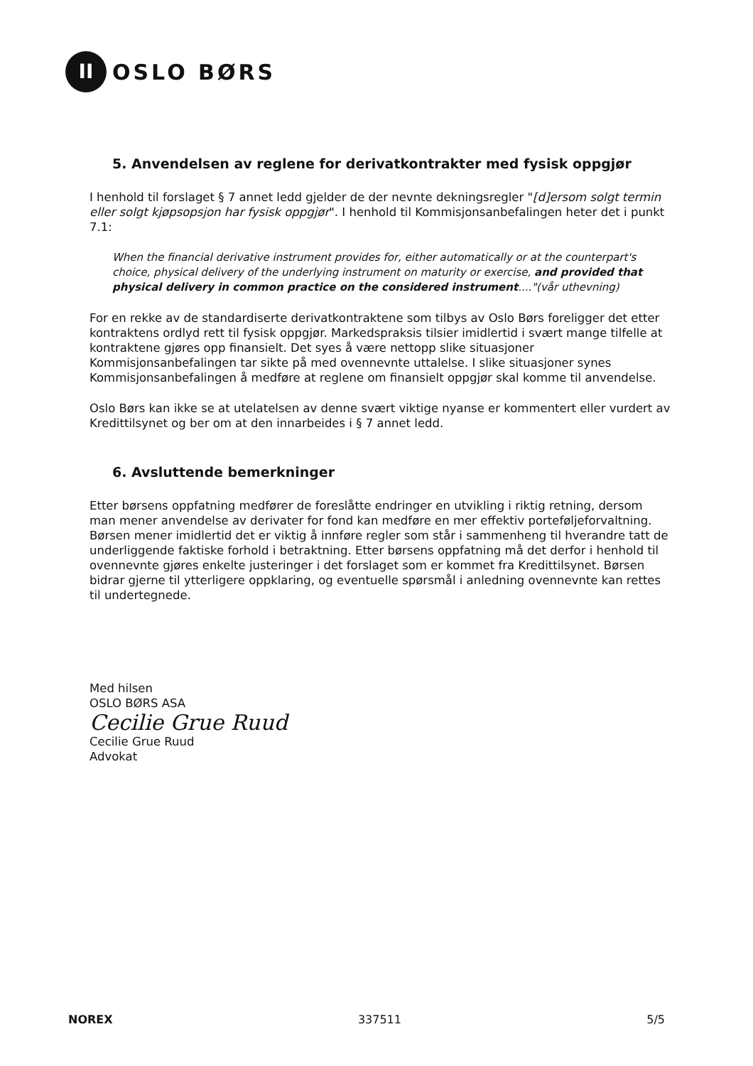II
OSLO BØRS
5. Anvendelsen av reglene for derivatkontrakter med fysisk oppgjør
I henhold til forslaget § 7 annet ledd gjelder de der nevnte dekningsregler "[d]ersom solgt termin eller solgt kjøpsopsjon har fysisk oppgjør". I henhold til Kommisjonsanbefalingen heter det i punkt 7.1:
When the financial derivative instrument provides for, either automatically or at the counterpart's choice, physical delivery of the underlying instrument on maturity or exercise, and provided that physical delivery in common practice on the considered instrument...."(vår uthevning)
For en rekke av de standardiserte derivatkontraktene som tilbys av Oslo Børs foreligger det etter kontraktens ordlyd rett til fysisk oppgjør. Markedspraksis tilsier imidlertid i svært mange tilfelle at kontraktene gjøres opp finansielt. Det syes å være nettopp slike situasjoner Kommisjonsanbefalingen tar sikte på med ovennevnte uttalelse. I slike situasjoner synes Kommisjonsanbefalingen å medføre at reglene om finansielt oppgjør skal komme til anvendelse.
Oslo Børs kan ikke se at utelatelsen av denne svært viktige nyanse er kommentert eller vurdert av Kredittilsynet og ber om at den innarbeides i § 7 annet ledd.
6. Avsluttende bemerkninger
Etter børsens oppfatning medfører de foreslåtte endringer en utvikling i riktig retning, dersom man mener anvendelse av derivater for fond kan medføre en mer effektiv porteføljeforvaltning. Børsen mener imidlertid det er viktig å innføre regler som står i sammenheng til hverandre tatt de underliggende faktiske forhold i betraktning. Etter børsens oppfatning må det derfor i henhold til ovennevnte gjøres enkelte justeringer i det forslaget som er kommet fra Kredittilsynet. Børsen bidrar gjerne til ytterligere oppklaring, og eventuelle spørsmål i anledning ovennevnte kan rettes til undertegnede.
Med hilsen
OSLO BØRS ASA
Cecilie Grue Ruud
Cecilie Grue Ruud
Advokat
NOREX 337511 5/5